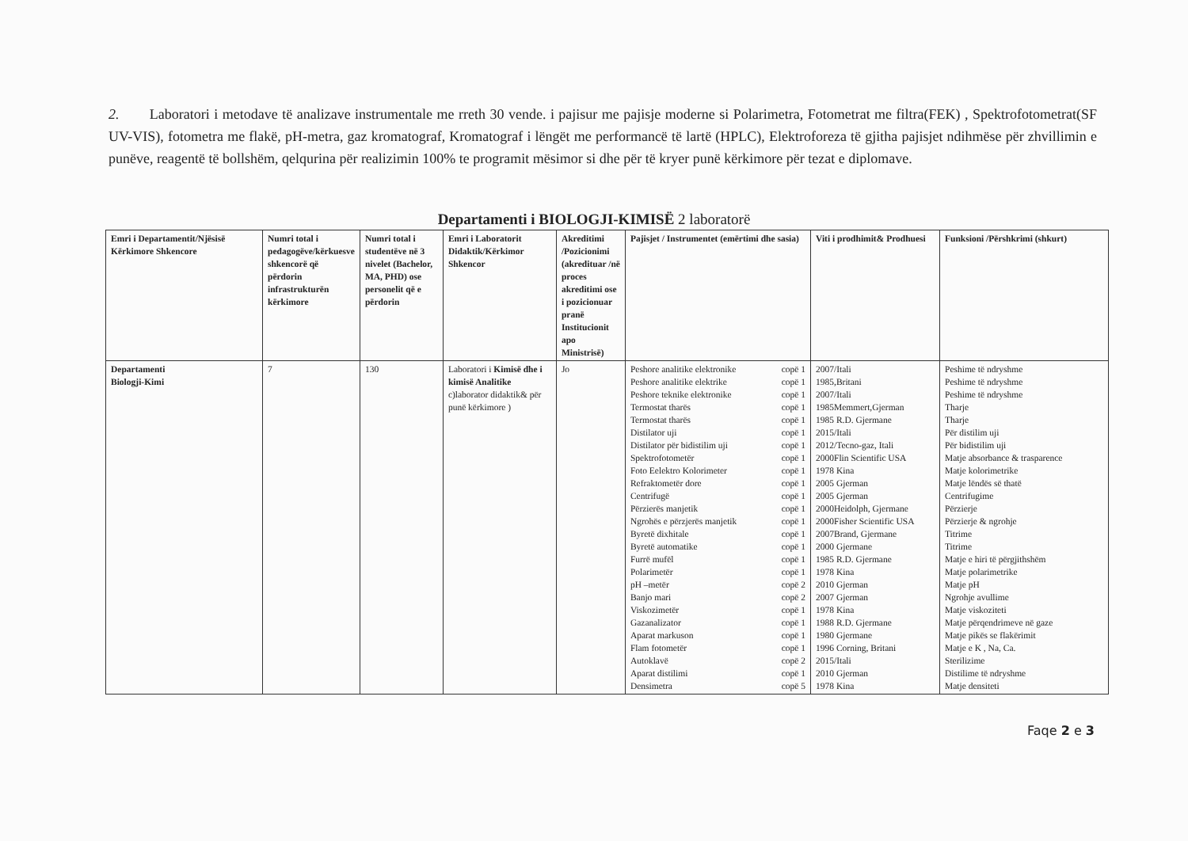2. Laboratori i metodave të analizave instrumentale me rreth 30 vende. i pajisur me pajisje moderne si Polarimetra, Fotometrat me filtra(FEK) , Spektrofotometrat(SF UV-VIS), fotometra me flakë, pH-metra, gaz kromatograf, Kromatograf i lëngët me performancë të lartë (HPLC), Elektroforeza të gjitha pajisjet ndihmëse për zhvillimin e punëve, reagentë të bollshëm, qelqurina për realizimin 100% te programit mësimor si dhe për të kryer punë kërkimore për tezat e diplomave.
Departamenti i BIOLOGJI-KIMISË 2 laboratorë
| Emri i Departamentit/Njësisë Kërkimore Shkencore | Numri total i pedagogëve/kërkuesve shkencorë që përdorin infrastrukturën kërkimore | Numri total i studentëve në 3 nivelet (Bachelor, MA, PHD) ose personelit që e përdorin | Emri i Laboratorit Didaktik/Kërkimor Shkencor | Akreditimi /Pozicionimi (akredituar /në proces akreditimi ose i pozicionuar pranë Institucionit apo Ministrisë) | Pajisjet / Instrumentet (emërtimi dhe sasia) | | Viti i prodhimit& Prodhuesi | Funksioni /Përshkrimi (shkurt) |
| --- | --- | --- | --- | --- | --- | --- | --- | --- |
| Departamenti Biologji-Kimi | 7 | 130 | Laboratori i Kimisë dhe i kimisë Analitike c)laborator didaktik& për punë kërkimore ) | Jo | Peshore analitike elektronike Peshore analitike elektrike Peshore teknike elektronike Termostat tharës Termostat tharës Distilator uji Distilator për bidistilim uji Spektrofotometër Foto Eelektro Kolorimeter Refraktometër dore Centrifugë Përzierës manjetik Ngrohës e përzjerës manjetik Byretë dixhitale Byretë automatike Furrë mufël Polarimetër pH –metër Banjo mari Viskozimetër Gazanalizator Aparat markuson Flam fotometër Autoklavë Aparat distilimi Densimetra | copë 1 copë 1 copë 1 copë 1 copë 1 copë 1 copë 1 copë 1 copë 1 copë 1 copë 1 copë 1 copë 1 copë 1 copë 1 copë 1 copë 1 copë 2 copë 2 copë 1 copë 1 copë 1 copë 1 copë 2 copë 1 copë 5 | 2007/Itali 1985,Britani 2007/Itali 1985Memmert,Gjerman 1985 R.D. Gjermane 2015/Itali 2012/Tecno-gaz, Itali 2000Flin Scientific USA 1978 Kina 2005 Gjerman 2005 Gjerman 2000Heidolph, Gjermane 2000Fisher Scientific USA 2007Brand, Gjermane 2000 Gjermane 1985 R.D. Gjermane 1978 Kina 2010 Gjerman 2007 Gjerman 1978 Kina 1988 R.D. Gjermane 1980 Gjermane 1996 Corning, Britani 2015/Itali 2010 Gjerman 1978 Kina | Peshime të ndryshme Peshime të ndryshme Peshime të ndryshme Tharje Tharje Për distilim uji Për bidistilim uji Matje absorbance & trasparence Matje kolorimetrike Matje lëndës së thatë Centrifugime Përzierje Përzierje & ngrohje Titrime Titrime Matje e hiri të përgjithshëm Matje polarimetrike Matje pH Ngrohje avullime Matje viskoziteti Matje përqendrimeve në gaze Matje pikës se flakërimit Matje e K , Na, Ca. Sterilizime Distilime të ndryshme Matje densiteti |
Faqe 2 e 3